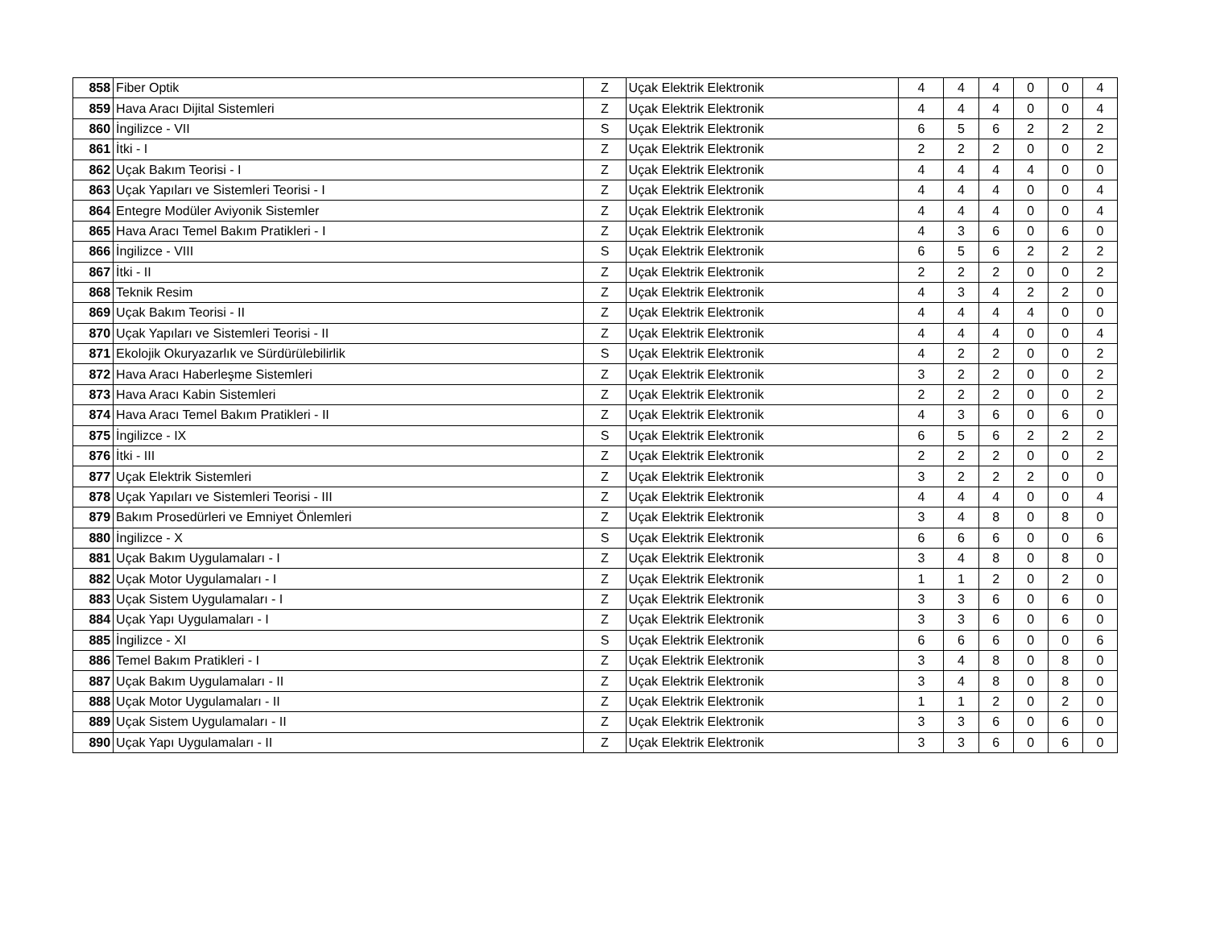| 858 | Fiber Optik | Z | Uçak Elektrik Elektronik | 4 | 4 | 4 | 0 | 0 | 4 |
| 859 | Hava Aracı Dijital Sistemleri | Z | Uçak Elektrik Elektronik | 4 | 4 | 4 | 0 | 0 | 4 |
| 860 | İngilizce - VII | S | Uçak Elektrik Elektronik | 6 | 5 | 6 | 2 | 2 | 2 |
| 861 | İtki - I | Z | Uçak Elektrik Elektronik | 2 | 2 | 2 | 0 | 0 | 2 |
| 862 | Uçak Bakım Teorisi - I | Z | Uçak Elektrik Elektronik | 4 | 4 | 4 | 4 | 0 | 0 |
| 863 | Uçak Yapıları ve Sistemleri Teorisi - I | Z | Uçak Elektrik Elektronik | 4 | 4 | 4 | 0 | 0 | 4 |
| 864 | Entegre Modüler Aviyonik Sistemler | Z | Uçak Elektrik Elektronik | 4 | 4 | 4 | 0 | 0 | 4 |
| 865 | Hava Aracı Temel Bakım Pratikleri - I | Z | Uçak Elektrik Elektronik | 4 | 3 | 6 | 0 | 6 | 0 |
| 866 | İngilizce - VIII | S | Uçak Elektrik Elektronik | 6 | 5 | 6 | 2 | 2 | 2 |
| 867 | İtki - II | Z | Uçak Elektrik Elektronik | 2 | 2 | 2 | 0 | 0 | 2 |
| 868 | Teknik Resim | Z | Uçak Elektrik Elektronik | 4 | 3 | 4 | 2 | 2 | 0 |
| 869 | Uçak Bakım Teorisi - II | Z | Uçak Elektrik Elektronik | 4 | 4 | 4 | 4 | 0 | 0 |
| 870 | Uçak Yapıları ve Sistemleri Teorisi - II | Z | Uçak Elektrik Elektronik | 4 | 4 | 4 | 0 | 0 | 4 |
| 871 | Ekolojik Okuryazarlık ve Sürdürülebilirlik | S | Uçak Elektrik Elektronik | 4 | 2 | 2 | 0 | 0 | 2 |
| 872 | Hava Aracı Haberleşme Sistemleri | Z | Uçak Elektrik Elektronik | 3 | 2 | 2 | 0 | 0 | 2 |
| 873 | Hava Aracı Kabin Sistemleri | Z | Uçak Elektrik Elektronik | 2 | 2 | 2 | 0 | 0 | 2 |
| 874 | Hava Aracı Temel Bakım Pratikleri - II | Z | Uçak Elektrik Elektronik | 4 | 3 | 6 | 0 | 6 | 0 |
| 875 | İngilizce - IX | S | Uçak Elektrik Elektronik | 6 | 5 | 6 | 2 | 2 | 2 |
| 876 | İtki - III | Z | Uçak Elektrik Elektronik | 2 | 2 | 2 | 0 | 0 | 2 |
| 877 | Uçak Elektrik Sistemleri | Z | Uçak Elektrik Elektronik | 3 | 2 | 2 | 2 | 0 | 0 |
| 878 | Uçak Yapıları ve Sistemleri Teorisi - III | Z | Uçak Elektrik Elektronik | 4 | 4 | 4 | 0 | 0 | 4 |
| 879 | Bakım Prosedürleri ve Emniyet Önlemleri | Z | Uçak Elektrik Elektronik | 3 | 4 | 8 | 0 | 8 | 0 |
| 880 | İngilizce - X | S | Uçak Elektrik Elektronik | 6 | 6 | 6 | 0 | 0 | 6 |
| 881 | Uçak Bakım Uygulamaları - I | Z | Uçak Elektrik Elektronik | 3 | 4 | 8 | 0 | 8 | 0 |
| 882 | Uçak Motor Uygulamaları - I | Z | Uçak Elektrik Elektronik | 1 | 1 | 2 | 0 | 2 | 0 |
| 883 | Uçak Sistem Uygulamaları - I | Z | Uçak Elektrik Elektronik | 3 | 3 | 6 | 0 | 6 | 0 |
| 884 | Uçak Yapı Uygulamaları - I | Z | Uçak Elektrik Elektronik | 3 | 3 | 6 | 0 | 6 | 0 |
| 885 | İngilizce - XI | S | Uçak Elektrik Elektronik | 6 | 6 | 6 | 0 | 0 | 6 |
| 886 | Temel Bakım Pratikleri - I | Z | Uçak Elektrik Elektronik | 3 | 4 | 8 | 0 | 8 | 0 |
| 887 | Uçak Bakım Uygulamaları - II | Z | Uçak Elektrik Elektronik | 3 | 4 | 8 | 0 | 8 | 0 |
| 888 | Uçak Motor Uygulamaları - II | Z | Uçak Elektrik Elektronik | 1 | 1 | 2 | 0 | 2 | 0 |
| 889 | Uçak Sistem Uygulamaları - II | Z | Uçak Elektrik Elektronik | 3 | 3 | 6 | 0 | 6 | 0 |
| 890 | Uçak Yapı Uygulamaları - II | Z | Uçak Elektrik Elektronik | 3 | 3 | 6 | 0 | 6 | 0 |